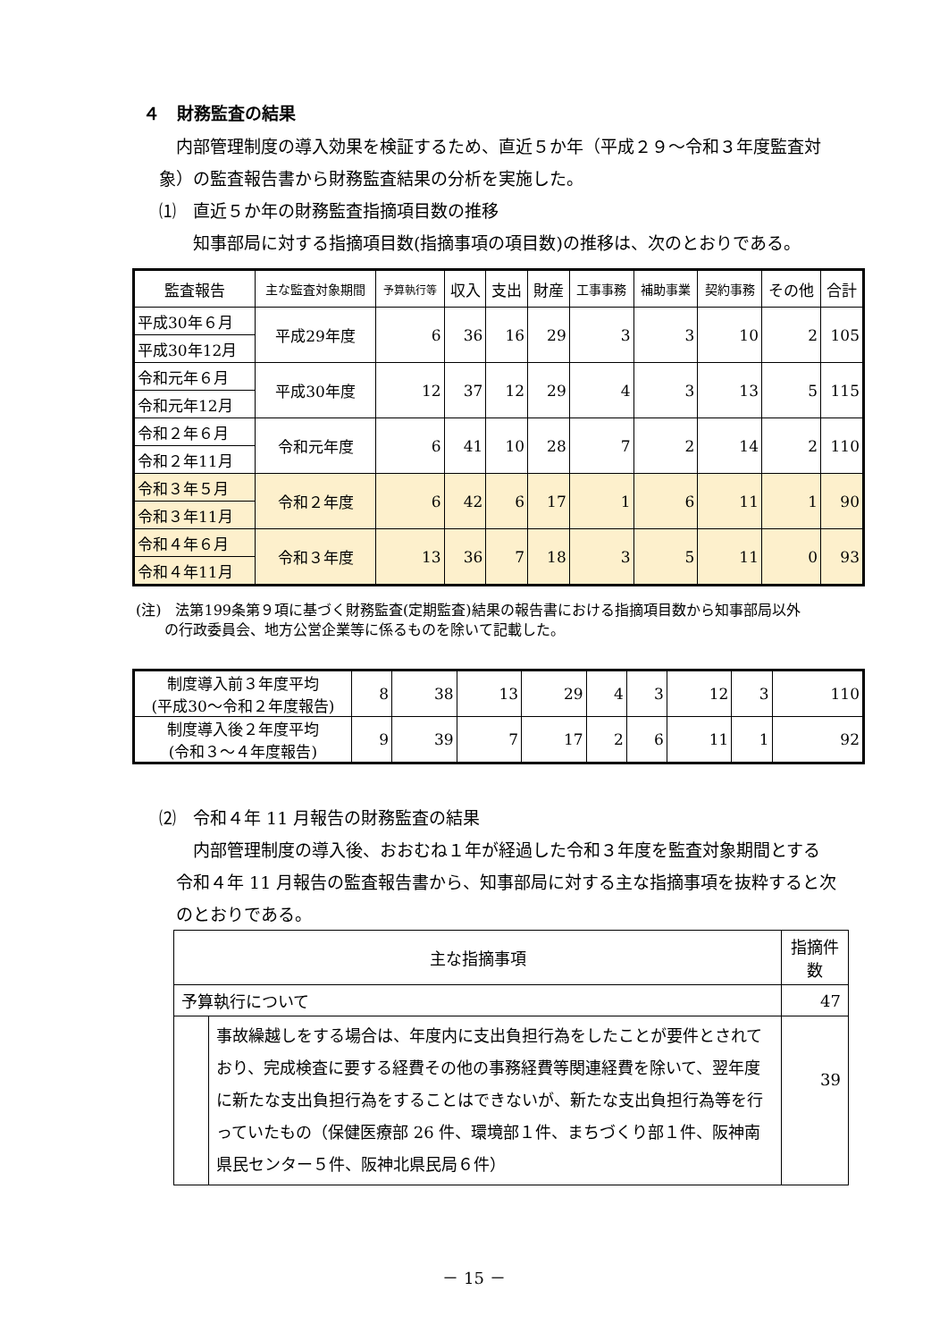４　財務監査の結果
　内部管理制度の導入効果を検証するため、直近５か年（平成２９～令和３年度監査対象）の監査報告書から財務監査結果の分析を実施した。
⑴　直近５か年の財務監査指摘項目数の推移
　　知事部局に対する指摘項目数(指摘事項の項目数)の推移は、次のとおりである。
| 監査報告 | 主な監査対象期間 | 予算執行等 | 収入 | 支出 | 財産 | 工事事務 | 補助事業 | 契約事務 | その他 | 合計 |
| --- | --- | --- | --- | --- | --- | --- | --- | --- | --- | --- |
| 平成30年６月 | 平成29年度 | 6 | 36 | 16 | 29 | 3 | 3 | 10 | 2 | 105 |
| 平成30年12月 | | | | | | | | | | |
| 令和元年６月 | 平成30年度 | 12 | 37 | 12 | 29 | 4 | 3 | 13 | 5 | 115 |
| 令和元年12月 | | | | | | | | | | |
| 令和２年６月 | 令和元年度 | 6 | 41 | 10 | 28 | 7 | 2 | 14 | 2 | 110 |
| 令和２年11月 | | | | | | | | | | |
| 令和３年５月 | 令和２年度 | 6 | 42 | 6 | 17 | 1 | 6 | 11 | 1 | 90 |
| 令和３年11月 | | | | | | | | | | |
| 令和４年６月 | 令和３年度 | 13 | 36 | 7 | 18 | 3 | 5 | 11 | 0 | 93 |
| 令和４年11月 | | | | | | | | | | |
(注)　法第199条第９項に基づく財務監査(定期監査)結果の報告書における指摘項目数から知事部局以外
　　の行政委員会、地方公営企業等に係るものを除いて記載した。
| 制度導入前３年度平均 (平成30～令和２年度報告) | 8 | 38 | 13 | 29 | 4 | 3 | 12 | 3 | 110 |
| 制度導入後２年度平均 (令和３～４年度報告) | 9 | 39 | 7 | 17 | 2 | 6 | 11 | 1 | 92 |
⑵　令和４年 11 月報告の財務監査の結果
　　内部管理制度の導入後、おおむね１年が経過した令和３年度を監査対象期間とする
　令和４年 11 月報告の監査報告書から、知事部局に対する主な指摘事項を抜粋すると次
　のとおりである。
| 主な指摘事項 | | 指摘件数 |
| 予算執行について | | 47 |
| | 事故繰越しをする場合は、年度内に支出負担行為をしたことが要件とされており、完成検査に要する経費その他の事務経費等関連経費を除いて、翌年度に新たな支出負担行為をすることはできないが、新たな支出負担行為等を行っていたもの（保健医療部 26 件、環境部１件、まちづくり部１件、阪神南県民センター５件、阪神北県民局６件） | 39 |
－ 15 －